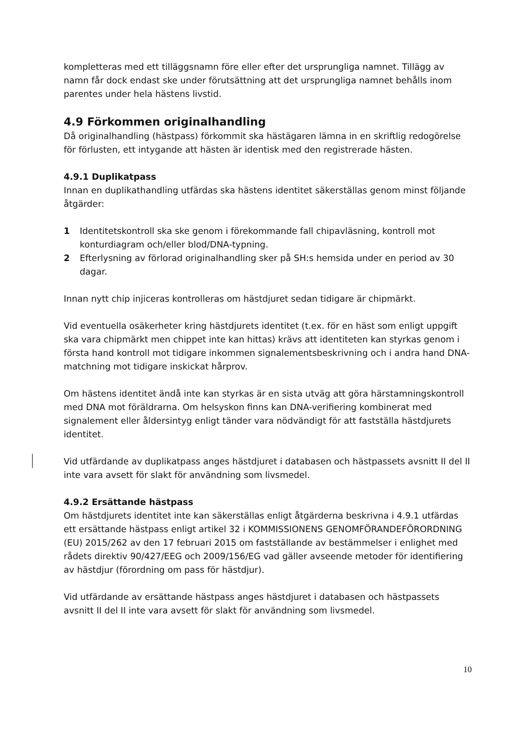kompletteras med ett tilläggsnamn före eller efter det ursprungliga namnet. Tillägg av namn får dock endast ske under förutsättning att det ursprungliga namnet behålls inom parentes under hela hästens livstid.
4.9 Förkommen originalhandling
Då originalhandling (hästpass) förkommit ska hästägaren lämna in en skriftlig redogörelse för förlusten, ett intygande att hästen är identisk med den registrerade hästen.
4.9.1 Duplikatpass
Innan en duplikathandling utfärdas ska hästens identitet säkerställas genom minst följande åtgärder:
1 Identitetskontroll ska ske genom i förekommande fall chipavläsning, kontroll mot konturdiagram och/eller blod/DNA-typning.
2 Efterlysning av förlorad originalhandling sker på SH:s hemsida under en period av 30 dagar.
Innan nytt chip injiceras kontrolleras om hästdjuret sedan tidigare är chipmärkt.
Vid eventuella osäkerheter kring hästdjurets identitet (t.ex. för en häst som enligt uppgift ska vara chipmärkt men chippet inte kan hittas) krävs att identiteten kan styrkas genom i första hand kontroll mot tidigare inkommen signalementsbeskrivning och i andra hand DNA-matchning mot tidigare inskickat hårprov.
Om hästens identitet ändå inte kan styrkas är en sista utväg att göra härstamningskontroll med DNA mot föräldrarna. Om helsyskon finns kan DNA-verifiering kombinerat med signalement eller åldersintyg enligt tänder vara nödvändigt för att fastställa hästdjurets identitet.
Vid utfärdande av duplikatpass anges hästdjuret i databasen och hästpassets avsnitt II del II inte vara avsett för slakt för användning som livsmedel.
4.9.2 Ersättande hästpass
Om hästdjurets identitet inte kan säkerställas enligt åtgärderna beskrivna i 4.9.1 utfärdas ett ersättande hästpass enligt artikel 32 i KOMMISSIONENS GENOMFÖRANDEFÖRORDNING (EU) 2015/262 av den 17 februari 2015 om fastställande av bestämmelser i enlighet med rådets direktiv 90/427/EEG och 2009/156/EG vad gäller avseende metoder för identifiering av hästdjur (förordning om pass för hästdjur).
Vid utfärdande av ersättande hästpass anges hästdjuret i databasen och hästpassets avsnitt II del II inte vara avsett för slakt för användning som livsmedel.
10